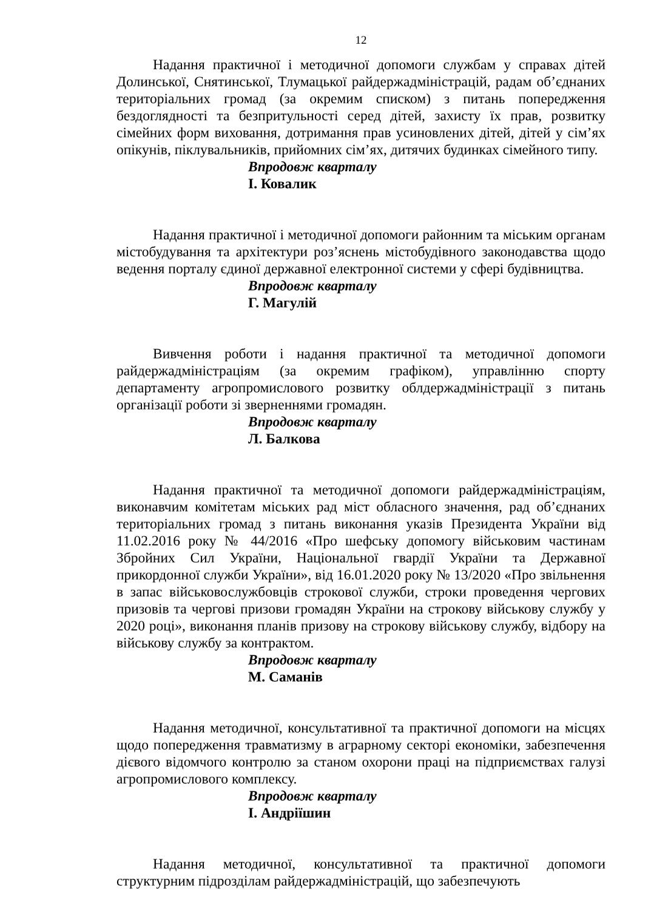12
Надання практичної і методичної допомоги службам у справах дітей Долинської, Снятинської, Тлумацької райдержадміністрацій, радам об’єднаних територіальних громад (за окремим списком) з питань попередження бездоглядності та безпритульності серед дітей, захисту їх прав, розвитку сімейних форм виховання, дотримання прав усиновлених дітей, дітей у сім’ях опікунів, піклувальників, прийомних сім’ях, дитячих будинках сімейного типу.
Впродовж кварталу
І. Ковалик
Надання практичної і методичної допомоги районним та міським органам містобудування та архітектури роз’яснень містобудівного законодавства щодо ведення порталу єдиної державної електронної системи у сфері будівництва.
Впродовж кварталу
Г. Магулій
Вивчення роботи і надання практичної та методичної допомоги райдержадміністраціям (за окремим графіком), управлінню спорту департаменту агропромислового розвитку облдержадміністрації з питань організації роботи зі зверненнями громадян.
Впродовж кварталу
Л. Балкова
Надання практичної та методичної допомоги райдержадміністраціям, виконавчим комітетам міських рад міст обласного значення, рад об’єднаних територіальних громад з питань виконання указів Президента України від 11.02.2016 року № 44/2016 «Про шефську допомогу військовим частинам Збройних Сил України, Національної гвардії України та Державної прикордонної служби України», від 16.01.2020 року № 13/2020 «Про звільнення в запас військовослужбовців строкової служби, строки проведення чергових призовів та чергові призови громадян України на строкову військову службу у 2020 році», виконання планів призову на строкову військову службу, відбору на військову службу за контрактом.
Впродовж кварталу
М. Саманів
Надання методичної, консультативної та практичної допомоги на місцях щодо попередження травматизму в аграрному секторі економіки, забезпечення дієвого відомчого контролю за станом охорони праці на підприємствах галузі агропромислового комплексу.
Впродовж кварталу
І. Андріїшин
Надання методичної, консультативної та практичної допомоги структурним підрозділам райдержадміністрацій, що забезпечують